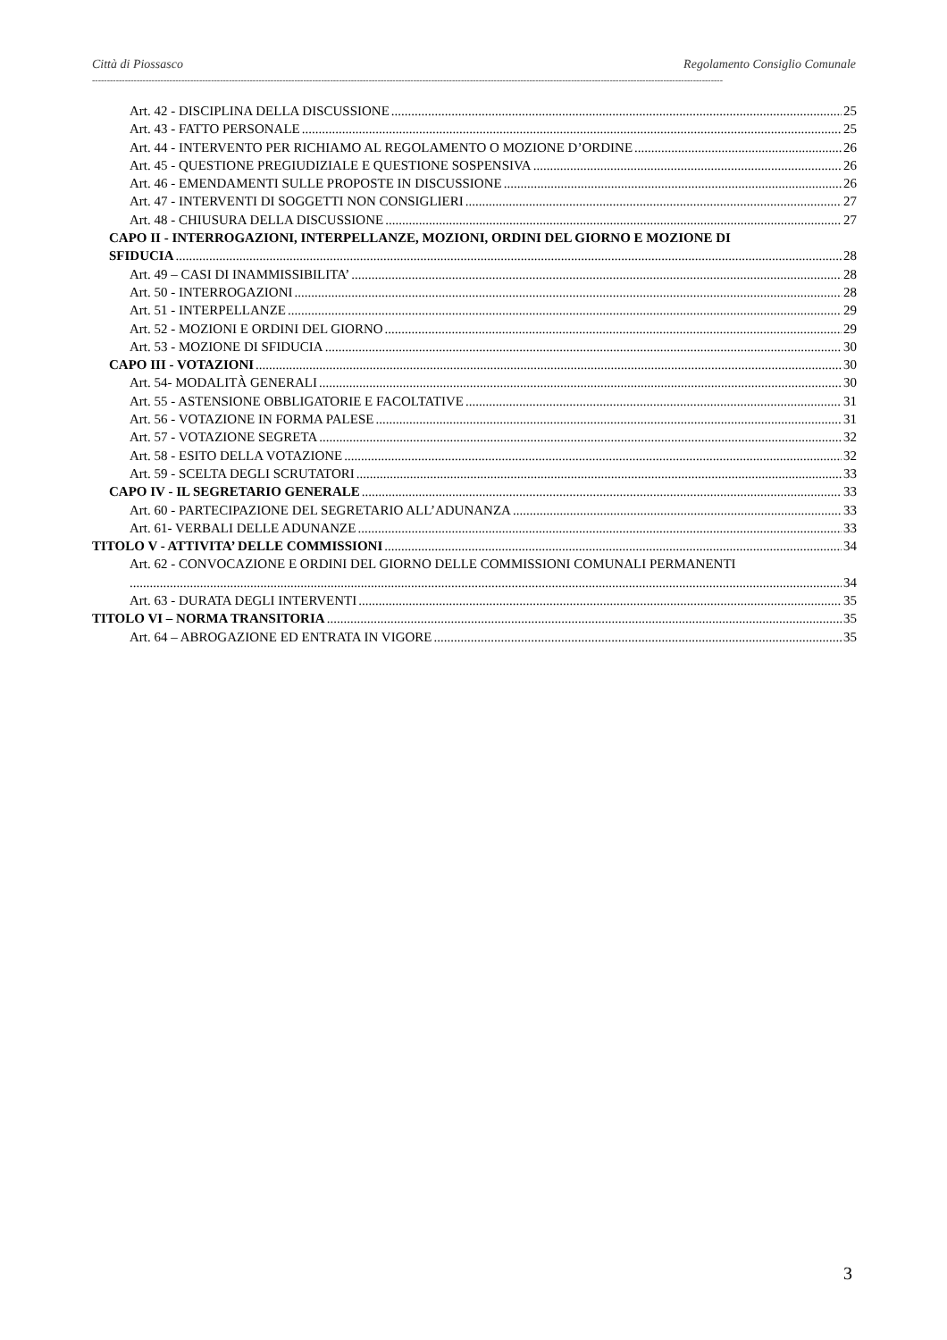Città di Piossasco Regolamento Consiglio Comunale
--------------------------------------------------------------------------------------------------------------------------------------------------------------------------------------------------------------------
Art. 42 - DISCIPLINA DELLA DISCUSSIONE 25
Art. 43 - FATTO PERSONALE 25
Art. 44 - INTERVENTO PER RICHIAMO AL REGOLAMENTO O MOZIONE D’ORDINE 26
Art. 45 - QUESTIONE PREGIUDIZIALE E QUESTIONE SOSPENSIVA 26
Art. 46 - EMENDAMENTI SULLE PROPOSTE IN DISCUSSIONE 26
Art. 47 - INTERVENTI DI SOGGETTI NON CONSIGLIERI 27
Art. 48 - CHIUSURA DELLA DISCUSSIONE 27
CAPO II - INTERROGAZIONI, INTERPELLANZE, MOZIONI, ORDINI DEL GIORNO E MOZIONE DI
SFIDUCIA 28
Art. 49 – CASI DI INAMMISSIBILITA’ 28
Art. 50 - INTERROGAZIONI 28
Art. 51 - INTERPELLANZE 29
Art. 52 - MOZIONI E ORDINI DEL GIORNO 29
Art. 53 - MOZIONE DI SFIDUCIA 30
CAPO III - VOTAZIONI 30
Art. 54- MODALITÀ GENERALI 30
Art. 55 - ASTENSIONE OBBLIGATORIE E FACOLTATIVE 31
Art. 56 - VOTAZIONE IN FORMA PALESE 31
Art. 57 - VOTAZIONE SEGRETA 32
Art. 58 - ESITO DELLA VOTAZIONE 32
Art. 59 - SCELTA DEGLI SCRUTATORI 33
CAPO IV - IL SEGRETARIO GENERALE 33
Art. 60 - PARTECIPAZIONE DEL SEGRETARIO ALL’ADUNANZA 33
Art. 61- VERBALI DELLE ADUNANZE 33
TITOLO V - ATTIVITA’ DELLE COMMISSIONI 34
Art. 62 - CONVOCAZIONE E ORDINI DEL GIORNO DELLE COMMISSIONI COMUNALI PERMANENTI
34
Art. 63 - DURATA DEGLI INTERVENTI 35
TITOLO VI – NORMA TRANSITORIA 35
Art. 64 – ABROGAZIONE ED ENTRATA IN VIGORE 35
3